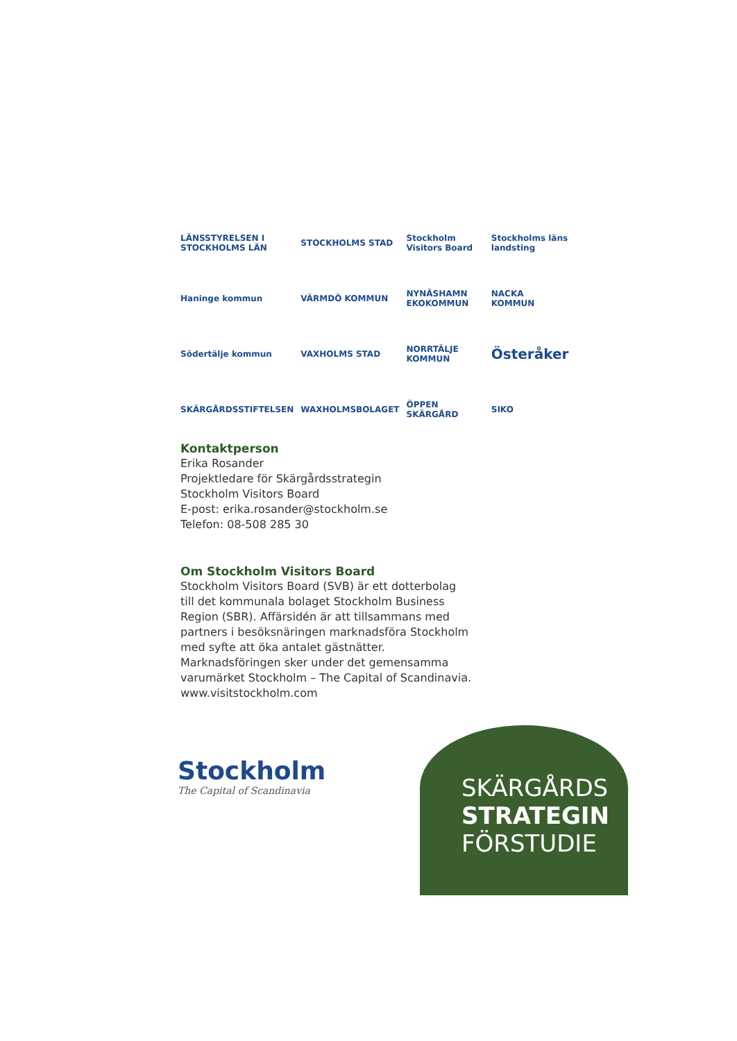LÄNSSTYRELSEN I STOCKHOLMS LÄN
STOCKHOLMS STAD
Stockholm Visitors Board
Stockholms läns landsting
Haninge kommun
VÄRMDÖ KOMMUN
NYNÄSHAMN EKOKOMMUN
NACKA KOMMUN
Södertälje kommun
VAXHOLMS STAD
NORRTÄLJE KOMMUN
Österåker
SKÄRGÅRDSSTIFTELSEN
WAXHOLMSBOLAGET
ÖPPEN SKÄRGÅRD
SIKO
Kontaktperson
Erika Rosander
Projektledare för Skärgårdsstrategin
Stockholm Visitors Board
E-post: erika.rosander@stockholm.se
Telefon: 08-508 285 30
Om Stockholm Visitors Board
Stockholm Visitors Board (SVB) är ett dotterbolag till det kommunala bolaget Stockholm Business Region (SBR). Affärsidén är att tillsammans med partners i besöksnäringen marknadsföra Stockholm med syfte att öka antalet gästnätter. Marknadsföringen sker under det gemensamma varumärket Stockholm – The Capital of Scandinavia. www.visitstockholm.com
Stockholm
The Capital of Scandinavia
SKÄRGÅRDS
STRATEGIN
FÖRSTUDIE